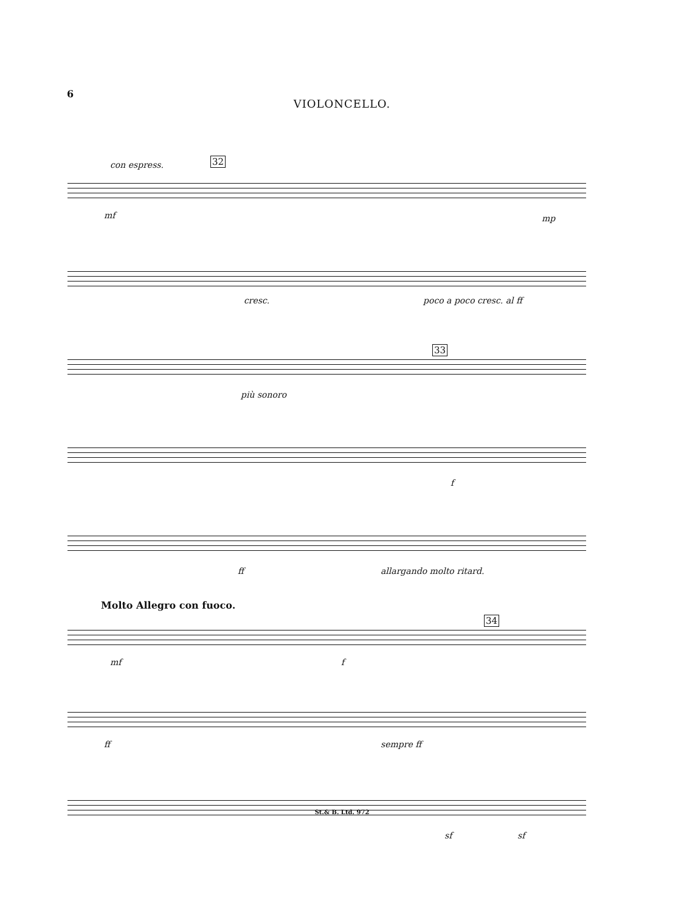6
VIOLONCELLO.
con espress. 32
mf mp
cresc. poco a poco cresc. al ff
33
più sonoro
f
ff allargando molto ritard.
Molto Allegro con fuoco.
34
mf f
ff sempre ff
sf sf
St.& B. Ltd. 972